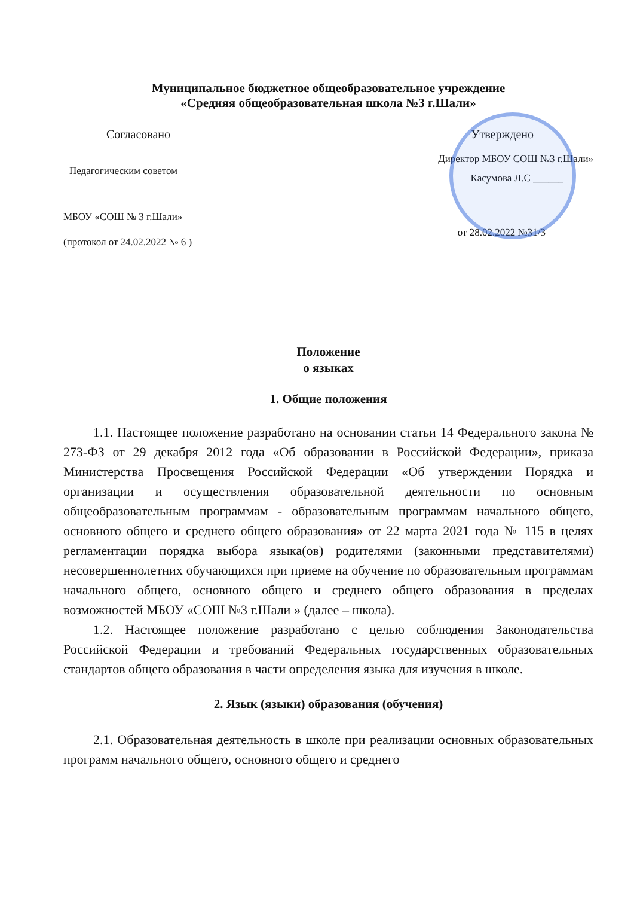Муниципальное бюджетное общеобразовательное учреждение
«Средняя общеобразовательная школа №3 г.Шали»
Согласовано Утверждено
Директор МБОУ СОШ №3 г.Шали»
Педагогическим советом
Касумова Л.С ______
МБОУ «СОШ № 3 г.Шали»
(протокол от 24.02.2022 № 6 )
от 28.02.2022 №31/3
Положение
о языках
1. Общие положения
1.1. Настоящее положение разработано на основании статьи 14 Федерального закона № 273-ФЗ от 29 декабря 2012 года «Об образовании в Российской Федерации», приказа Министерства Просвещения Российской Федерации «Об утверждении Порядка и организации и осуществления образовательной деятельности по основным общеобразовательным программам - образовательным программам начального общего, основного общего и среднего общего образования» от 22 марта 2021 года № 115 в целях регламентации порядка выбора языка(ов) родителями (законными представителями) несовершеннолетних обучающихся при приеме на обучение по образовательным программам начального общего, основного общего и среднего общего образования в пределах возможностей МБОУ «СОШ №3 г.Шали » (далее – школа).
1.2. Настоящее положение разработано с целью соблюдения Законодательства Российской Федерации и требований Федеральных государственных образовательных стандартов общего образования в части определения языка для изучения в школе.
2. Язык (языки) образования (обучения)
2.1. Образовательная деятельность в школе при реализации основных образовательных программ начального общего, основного общего и среднего